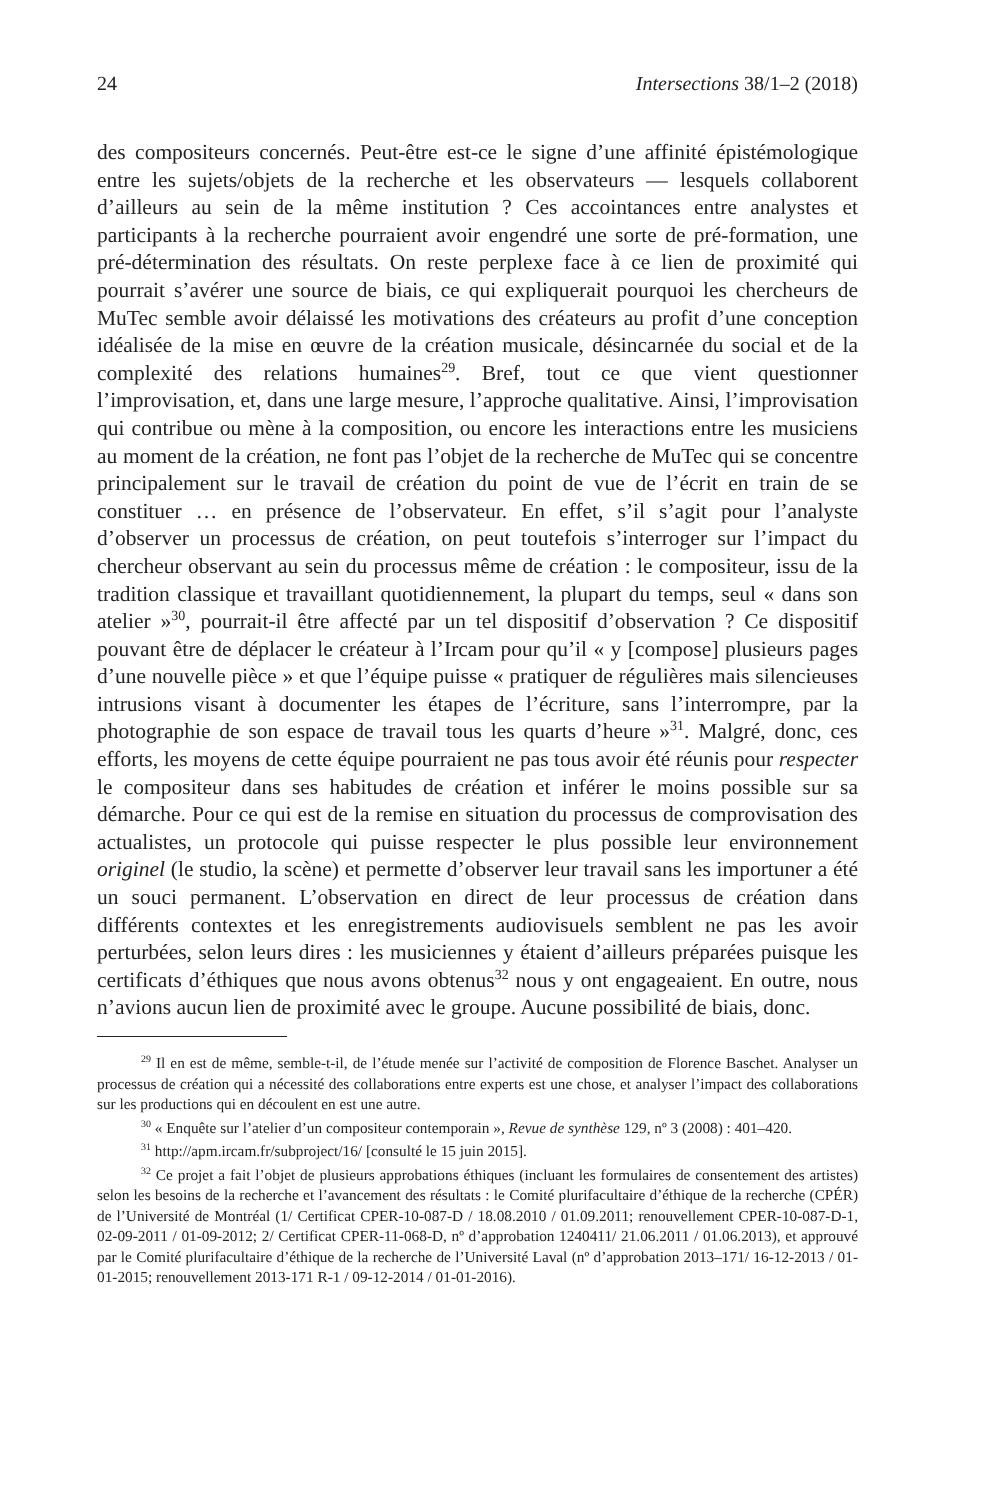24 Intersections 38/1–2 (2018)
des compositeurs concernés. Peut-être est-ce le signe d’une affinité épistémologique entre les sujets/objets de la recherche et les observateurs — lesquels collaborent d’ailleurs au sein de la même institution ? Ces accointances entre analystes et participants à la recherche pourraient avoir engendré une sorte de pré-formation, une pré-détermination des résultats. On reste perplexe face à ce lien de proximité qui pourrait s’avérer une source de biais, ce qui expliquerait pourquoi les chercheurs de MuTec semble avoir délaissé les motivations des créateurs au profit d’une conception idéalisée de la mise en œuvre de la création musicale, désincarnée du social et de la complexité des relations humaines<sup>29</sup>. Bref, tout ce que vient questionner l’improvisation, et, dans une large mesure, l’approche qualitative. Ainsi, l’improvisation qui contribue ou mène à la composition, ou encore les interactions entre les musiciens au moment de la création, ne font pas l’objet de la recherche de MuTec qui se concentre principalement sur le travail de création du point de vue de l’écrit en train de se constituer … en présence de l’observateur. En effet, s’il s’agit pour l’analyste d’observer un processus de création, on peut toutefois s’interroger sur l’impact du chercheur observant au sein du processus même de création : le compositeur, issu de la tradition classique et travaillant quotidiennement, la plupart du temps, seul « dans son atelier »<sup>30</sup>, pourrait-il être affecté par un tel dispositif d’observation ? Ce dispositif pouvant être de déplacer le créateur à l’Ircam pour qu’il « y [compose] plusieurs pages d’une nouvelle pièce » et que l’équipe puisse « pratiquer de régulières mais silencieuses intrusions visant à documenter les étapes de l’écriture, sans l’interrompre, par la photographie de son espace de travail tous les quarts d’heure »<sup>31</sup>. Malgré, donc, ces efforts, les moyens de cette équipe pourraient ne pas tous avoir été réunis pour respecter le compositeur dans ses habitudes de création et inférer le moins possible sur sa démarche. Pour ce qui est de la remise en situation du processus de comprovisation des actualistes, un protocole qui puisse respecter le plus possible leur environnement originel (le studio, la scène) et permette d’observer leur travail sans les importuner a été un souci permanent. L’observation en direct de leur processus de création dans différents contextes et les enregistrements audiovisuels semblent ne pas les avoir perturbées, selon leurs dires : les musiciennes y étaient d’ailleurs préparées puisque les certificats d’éthiques que nous avons obtenus<sup>32</sup> nous y ont engageaient. En outre, nous n’avions aucun lien de proximité avec le groupe. Aucune possibilité de biais, donc.
<sup>29</sup> Il en est de même, semble-t-il, de l’étude menée sur l’activité de composition de Florence Baschet. Analyser un processus de création qui a nécessité des collaborations entre experts est une chose, et analyser l’impact des collaborations sur les productions qui en découlent en est une autre.
<sup>30</sup> « Enquête sur l’atelier d’un compositeur contemporain », Revue de synthèse 129, nº 3 (2008) : 401–420.
<sup>31</sup> http://apm.ircam.fr/subproject/16/ [consulté le 15 juin 2015].
<sup>32</sup> Ce projet a fait l’objet de plusieurs approbations éthiques (incluant les formulaires de consentement des artistes) selon les besoins de la recherche et l’avancement des résultats : le Comité plurifacultaire d’éthique de la recherche (CPÉR) de l’Université de Montréal (1/ Certificat CPER-10-087-D / 18.08.2010 / 01.09.2011; renouvellement CPER-10-087-D-1, 02-09-2011 / 01-09-2012; 2/ Certificat CPER-11-068-D, nº d’approbation 1240411/ 21.06.2011 / 01.06.2013), et approuvé par le Comité plurifacultaire d’éthique de la recherche de l’Université Laval (nº d’approbation 2013–171/ 16-12-2013 / 01-01-2015; renouvellement 2013-171 R-1 / 09-12-2014 / 01-01-2016).